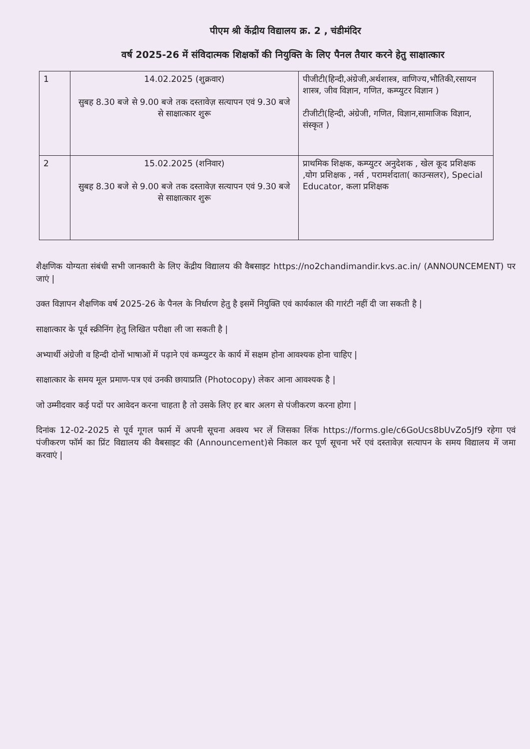पीएम श्री केंद्रीय विद्यालय क्र. 2 , चंडीमंदिर
वर्ष 2025-26 में संविदात्मक शिक्षकों की नियुक्ति के लिए पैनल तैयार करने हेतु साक्षात्कार
| 1 | 14.02.2025 (शुक्रवार) सुबह 8.30 बजे से 9.00 बजे तक दस्तावेज़ सत्यापन एवं 9.30 बजे से साक्षात्कार शुरू | पीजीटी(हिन्दी,अंग्रेजी,अर्थशास्त्र, वाणिज्य,भौतिकी,रसायन शास्त्र, जीव विज्ञान, गणित, कम्प्युटर विज्ञान ) टीजीटी(हिन्दी, अंग्रेजी, गणित, विज्ञान,सामाजिक विज्ञान, संस्कृत ) |
| 2 | 15.02.2025 (शनिवार) सुबह 8.30 बजे से 9.00 बजे तक दस्तावेज़ सत्यापन एवं 9.30 बजे से साक्षात्कार शुरू | प्राथमिक शिक्षक, कम्प्युटर अनुदेशक , खेल कूद प्रशिक्षक ,योग प्रशिक्षक , नर्स , परामर्शदाता( काउन्सलर), Special Educator, कला प्रशिक्षक |
शैक्षणिक योग्यता संबंधी सभी जानकारी के लिए केंद्रीय विद्यालय की वैबसाइट https://no2chandimandir.kvs.ac.in/ (ANNOUNCEMENT) पर जाएं |
उक्त विज्ञापन शैक्षणिक वर्ष 2025-26 के पैनल के निर्धारण हेतु है इसमें नियुक्ति एवं कार्यकाल की गारंटी नहीं दी जा सकती है |
साक्षात्कार के पूर्व स्क्रीनिंग हेतु लिखित परीक्षा ली जा सकती है |
अभ्यार्थी अंग्रेजी व हिन्दी दोनों भाषाओं में पढ़ाने एवं कम्प्युटर के कार्य में सक्षम होना आवश्यक होना चाहिए |
साक्षात्कार के समय मूल प्रमाण-पत्र एवं उनकी छायाप्रति (Photocopy) लेकर आना आवश्यक है |
जो उम्मीदवार कई पदों पर आवेदन करना चाहता है तो उसके लिए हर बार अलग से पंजीकरण करना होगा |
दिनांक 12-02-2025 से पूर्व गूगल फार्म में अपनी सूचना अवश्य भर लें जिसका लिंक https://forms.gle/c6GoUcs8bUvZo5Jf9 रहेगा एवं पंजीकरण फॉर्म का प्रिंट विद्यालय की वैबसाइट की (Announcement)से निकाल कर पूर्ण सूचना भरें एवं दस्तावेज़ सत्यापन के समय विद्यालय में जमा करवाएं |